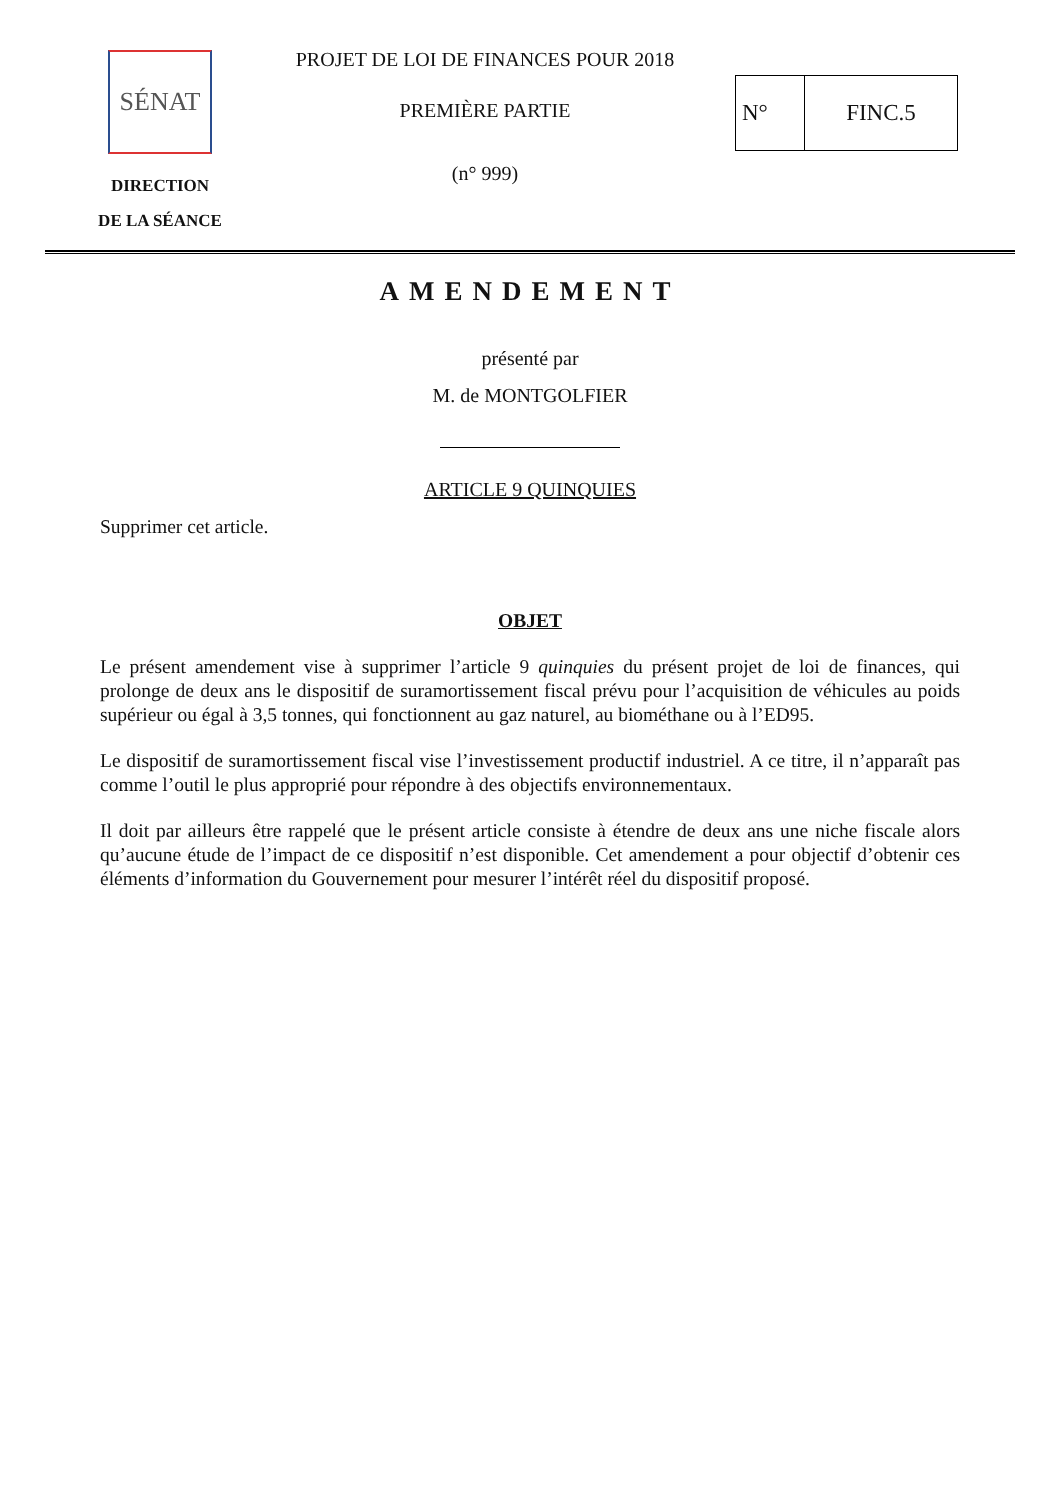SÉNAT
DIRECTION
DE LA SÉANCE
PROJET DE LOI DE FINANCES POUR 2018
PREMIÈRE PARTIE
(n° 999)
N° FINC.5
AMENDEMENT
présenté par
M. de MONTGOLFIER
ARTICLE 9 QUINQUIES
Supprimer cet article.
OBJET
Le présent amendement vise à supprimer l’article 9 quinquies du présent projet de loi de finances, qui prolonge de deux ans le dispositif de suramortissement fiscal prévu pour l’acquisition de véhicules au poids supérieur ou égal à 3,5 tonnes, qui fonctionnent au gaz naturel, au biométhane ou à l’ED95.
Le dispositif de suramortissement fiscal vise l’investissement productif industriel. A ce titre, il n’apparaît pas comme l’outil le plus approprié pour répondre à des objectifs environnementaux.
Il doit par ailleurs être rappelé que le présent article consiste à étendre de deux ans une niche fiscale alors qu’aucune étude de l’impact de ce dispositif n’est disponible. Cet amendement a pour objectif d’obtenir ces éléments d’information du Gouvernement pour mesurer l’intérêt réel du dispositif proposé.